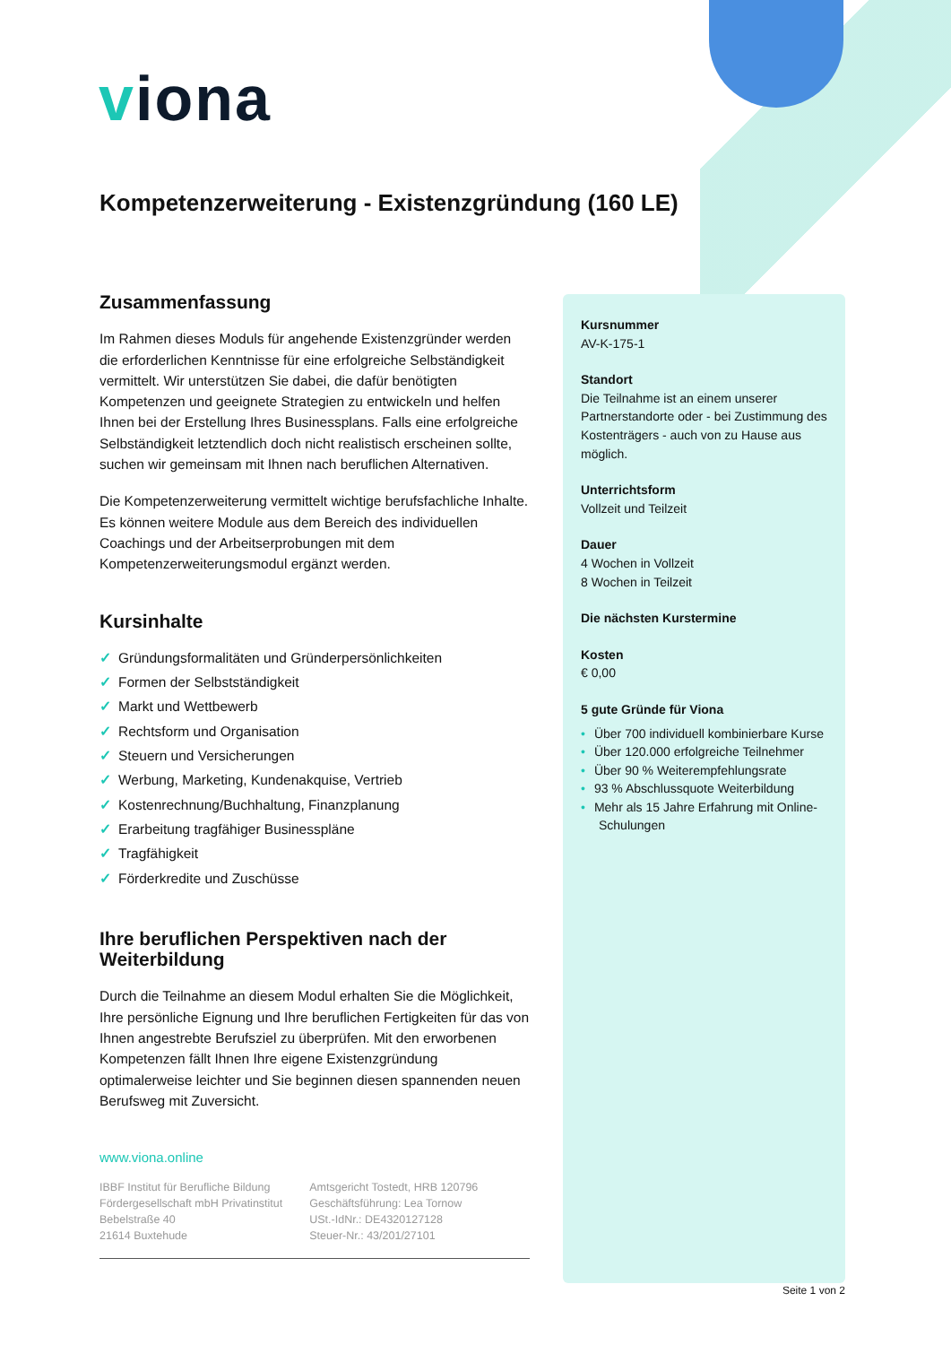viona
Kompetenzerweiterung - Existenzgründung (160 LE)
Zusammenfassung
Im Rahmen dieses Moduls für angehende Existenzgründer werden die erforderlichen Kenntnisse für eine erfolgreiche Selbständigkeit vermittelt. Wir unterstützen Sie dabei, die dafür benötigten Kompetenzen und geeignete Strategien zu entwickeln und helfen Ihnen bei der Erstellung Ihres Businessplans. Falls eine erfolgreiche Selbständigkeit letztendlich doch nicht realistisch erscheinen sollte, suchen wir gemeinsam mit Ihnen nach beruflichen Alternativen.
Die Kompetenzerweiterung vermittelt wichtige berufsfachliche Inhalte. Es können weitere Module aus dem Bereich des individuellen Coachings und der Arbeitserprobungen mit dem Kompetenzerweiterungsmodul ergänzt werden.
Kursinhalte
✓ Gründungsformalitäten und Gründerpersönlichkeiten
✓ Formen der Selbstständigkeit
✓ Markt und Wettbewerb
✓ Rechtsform und Organisation
✓ Steuern und Versicherungen
✓ Werbung, Marketing, Kundenakquise, Vertrieb
✓ Kostenrechnung/Buchhaltung, Finanzplanung
✓ Erarbeitung tragfähiger Businesspläne
✓ Tragfähigkeit
✓ Förderkredite und Zuschüsse
Ihre beruflichen Perspektiven nach der Weiterbildung
Durch die Teilnahme an diesem Modul erhalten Sie die Möglichkeit, Ihre persönliche Eignung und Ihre beruflichen Fertigkeiten für das von Ihnen angestrebte Berufsziel zu überprüfen. Mit den erworbenen Kompetenzen fällt Ihnen Ihre eigene Existenzgründung optimalerweise leichter und Sie beginnen diesen spannenden neuen Berufsweg mit Zuversicht.
Kursnummer
AV-K-175-1
Standort
Die Teilnahme ist an einem unserer Partnerstandorte oder - bei Zustimmung des Kostenträgers - auch von zu Hause aus möglich.
Unterrichtsform
Vollzeit und Teilzeit
Dauer
4 Wochen in Vollzeit
8 Wochen in Teilzeit
Die nächsten Kurstermine
Kosten
€ 0,00
5 gute Gründe für Viona
• Über 700 individuell kombinierbare Kurse
• Über 120.000 erfolgreiche Teilnehmer
• Über 90 % Weiterempfehlungsrate
• 93 % Abschlussquote Weiterbildung
• Mehr als 15 Jahre Erfahrung mit Online-Schulungen
www.viona.online
IBBF Institut für Berufliche Bildung
Fördergesellschaft mbH Privatinstitut
Bebelstraße 40
21614 Buxtehude
Amtsgericht Tostedt, HRB 120796
Geschäftsführung: Lea Tornow
USt.-IdNr.: DE4320127128
Steuer-Nr.: 43/201/27101
Seite 1 von 2